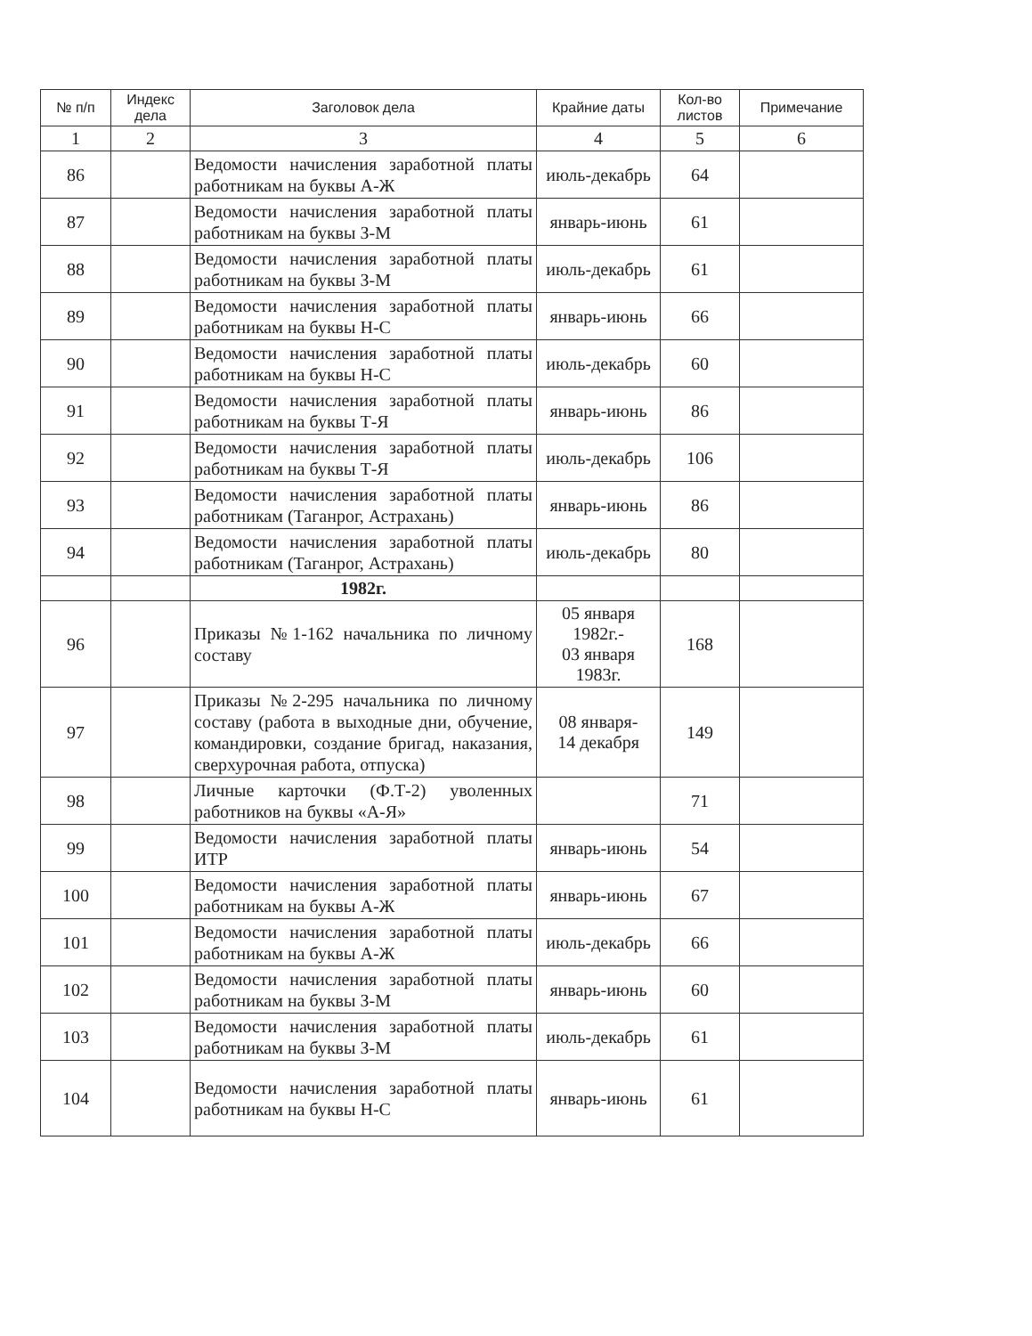| № п/п | Индекс дела | Заголовок дела | Крайние даты | Кол-во листов | Примечание |
| --- | --- | --- | --- | --- | --- |
| 1 | 2 | 3 | 4 | 5 | 6 |
| 86 | | Ведомости начисления заработной платы работникам на буквы А-Ж | июль-декабрь | 64 | |
| 87 | | Ведомости начисления заработной платы работникам на буквы З-М | январь-июнь | 61 | |
| 88 | | Ведомости начисления заработной платы работникам на буквы З-М | июль-декабрь | 61 | |
| 89 | | Ведомости начисления заработной платы работникам на буквы Н-С | январь-июнь | 66 | |
| 90 | | Ведомости начисления заработной платы работникам на буквы Н-С | июль-декабрь | 60 | |
| 91 | | Ведомости начисления заработной платы работникам на буквы Т-Я | январь-июнь | 86 | |
| 92 | | Ведомости начисления заработной платы работникам на буквы Т-Я | июль-декабрь | 106 | |
| 93 | | Ведомости начисления заработной платы работникам (Таганрог, Астрахань) | январь-июнь | 86 | |
| 94 | | Ведомости начисления заработной платы работникам (Таганрог, Астрахань) | июль-декабрь | 80 | |
| | | 1982г. | | | |
| 96 | | Приказы №1-162 начальника по личному составу | 05 января 1982г.- 03 января 1983г. | 168 | |
| 97 | | Приказы №2-295 начальника по личному составу (работа в выходные дни, обучение, командировки, создание бригад, наказания, сверхурочная работа, отпуска) | 08 января- 14 декабря | 149 | |
| 98 | | Личные карточки (Ф.Т-2) уволенных работников на буквы «А-Я» | | 71 | |
| 99 | | Ведомости начисления заработной платы ИТР | январь-июнь | 54 | |
| 100 | | Ведомости начисления заработной платы работникам на буквы А-Ж | январь-июнь | 67 | |
| 101 | | Ведомости начисления заработной платы работникам на буквы А-Ж | июль-декабрь | 66 | |
| 102 | | Ведомости начисления заработной платы работникам на буквы З-М | январь-июнь | 60 | |
| 103 | | Ведомости начисления заработной платы работникам на буквы З-М | июль-декабрь | 61 | |
| 104 | | Ведомости начисления заработной платы работникам на буквы Н-С | январь-июнь | 61 | |